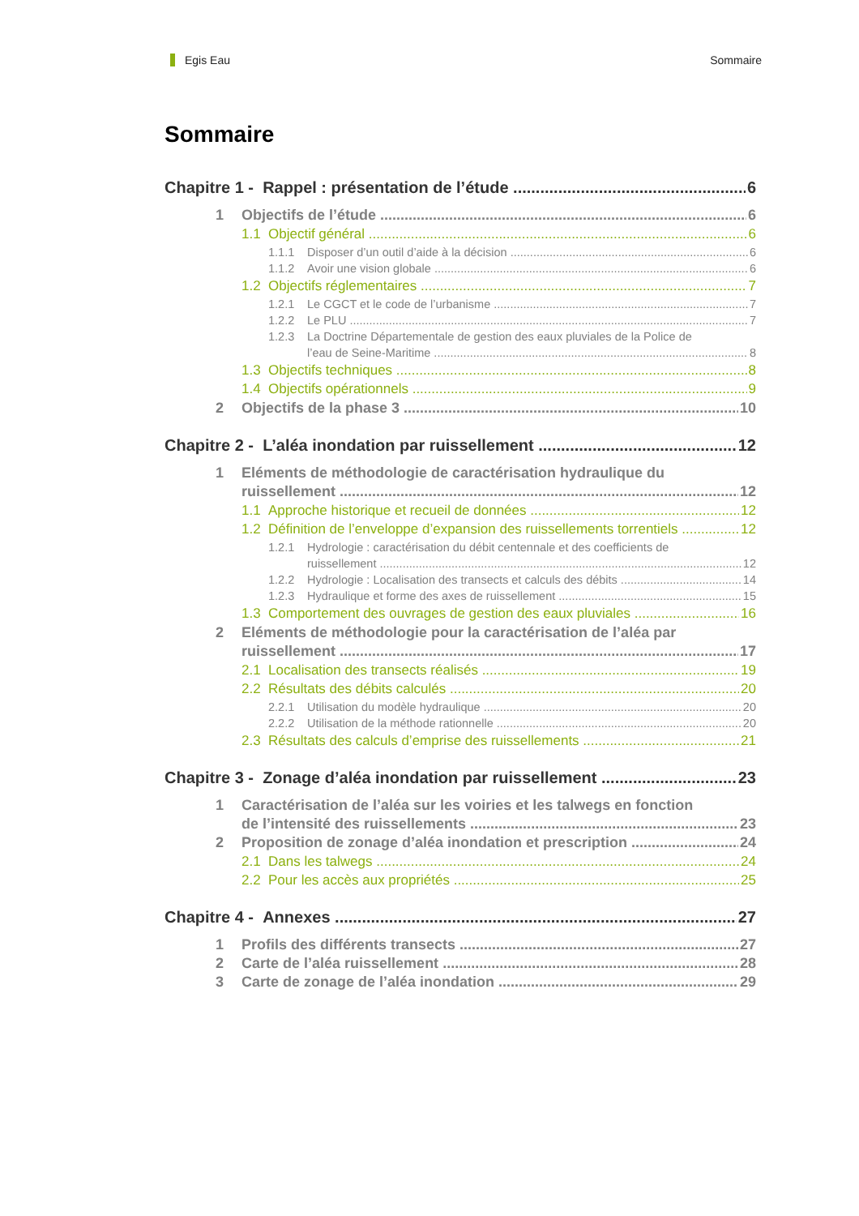Egis Eau Sommaire
Sommaire
Chapitre 1 - Rappel : présentation de l’étude 6
1 Objectifs de l’étude 6
1.1 Objectif général 6
1.1.1 Disposer d’un outil d’aide à la décision 6
1.1.2 Avoir une vision globale 6
1.2 Objectifs réglementaires 7
1.2.1 Le CGCT et le code de l’urbanisme 7
1.2.2 Le PLU 7
1.2.3 La Doctrine Départementale de gestion des eaux pluviales de la Police de
l’eau de Seine-Maritime 8
1.3 Objectifs techniques 8
1.4 Objectifs opérationnels 9
2 Objectifs de la phase 3 10
Chapitre 2 - L’aléa inondation par ruissellement 12
1 Eléments de méthodologie de caractérisation hydraulique du
ruissellement 12
1.1 Approche historique et recueil de données 12
1.2 Définition de l’enveloppe d’expansion des ruissellements torrentiels 12
1.2.1 Hydrologie : caractérisation du débit centennale et des coefficients de
ruissellement 12
1.2.2 Hydrologie : Localisation des transects et calculs des débits 14
1.2.3 Hydraulique et forme des axes de ruissellement 15
1.3 Comportement des ouvrages de gestion des eaux pluviales 16
2 Eléments de méthodologie pour la caractérisation de l’aléa par
ruissellement 17
2.1 Localisation des transects réalisés 19
2.2 Résultats des débits calculés 20
2.2.1 Utilisation du modèle hydraulique 20
2.2.2 Utilisation de la méthode rationnelle 20
2.3 Résultats des calculs d’emprise des ruissellements 21
Chapitre 3 - Zonage d’aléa inondation par ruissellement 23
1 Caractérisation de l’aléa sur les voiries et les talwegs en fonction
de l’intensité des ruissellements 23
2 Proposition de zonage d’aléa inondation et prescription 24
2.1 Dans les talwegs 24
2.2 Pour les accès aux propriétés 25
Chapitre 4 - Annexes 27
1 Profils des différents transects 27
2 Carte de l’aléa ruissellement 28
3 Carte de zonage de l’aléa inondation 29